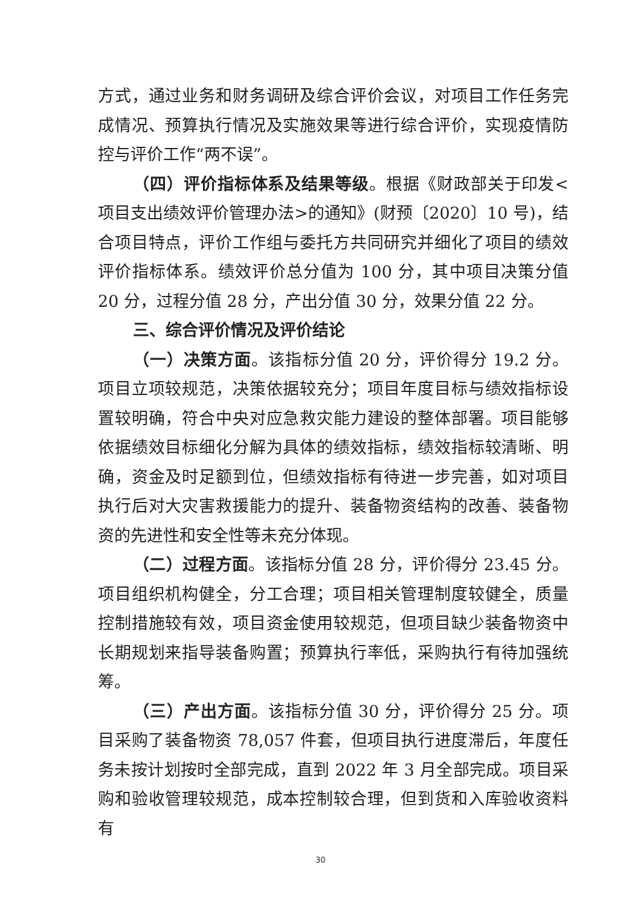方式，通过业务和财务调研及综合评价会议，对项目工作任务完成情况、预算执行情况及实施效果等进行综合评价，实现疫情防控与评价工作“两不误”。
（四）评价指标体系及结果等级。根据《财政部关于印发<项目支出绩效评价管理办法>的通知》(财预〔2020〕10 号)，结合项目特点，评价工作组与委托方共同研究并细化了项目的绩效评价指标体系。绩效评价总分值为 100 分，其中项目决策分值 20 分，过程分值 28 分，产出分值 30 分，效果分值 22 分。
三、综合评价情况及评价结论
（一）决策方面。该指标分值 20 分，评价得分 19.2 分。项目立项较规范，决策依据较充分；项目年度目标与绩效指标设置较明确，符合中央对应急救灾能力建设的整体部署。项目能够依据绩效目标细化分解为具体的绩效指标，绩效指标较清晰、明确，资金及时足额到位，但绩效指标有待进一步完善，如对项目执行后对大灾害救援能力的提升、装备物资结构的改善、装备物资的先进性和安全性等未充分体现。
（二）过程方面。该指标分值 28 分，评价得分 23.45 分。项目组织机构健全，分工合理；项目相关管理制度较健全，质量控制措施较有效，项目资金使用较规范，但项目缺少装备物资中长期规划来指导装备购置；预算执行率低，采购执行有待加强统筹。
（三）产出方面。该指标分值 30 分，评价得分 25 分。项目采购了装备物资 78,057 件套，但项目执行进度滞后，年度任务未按计划按时全部完成，直到 2022 年 3 月全部完成。项目采购和验收管理较规范，成本控制较合理，但到货和入库验收资料有
30